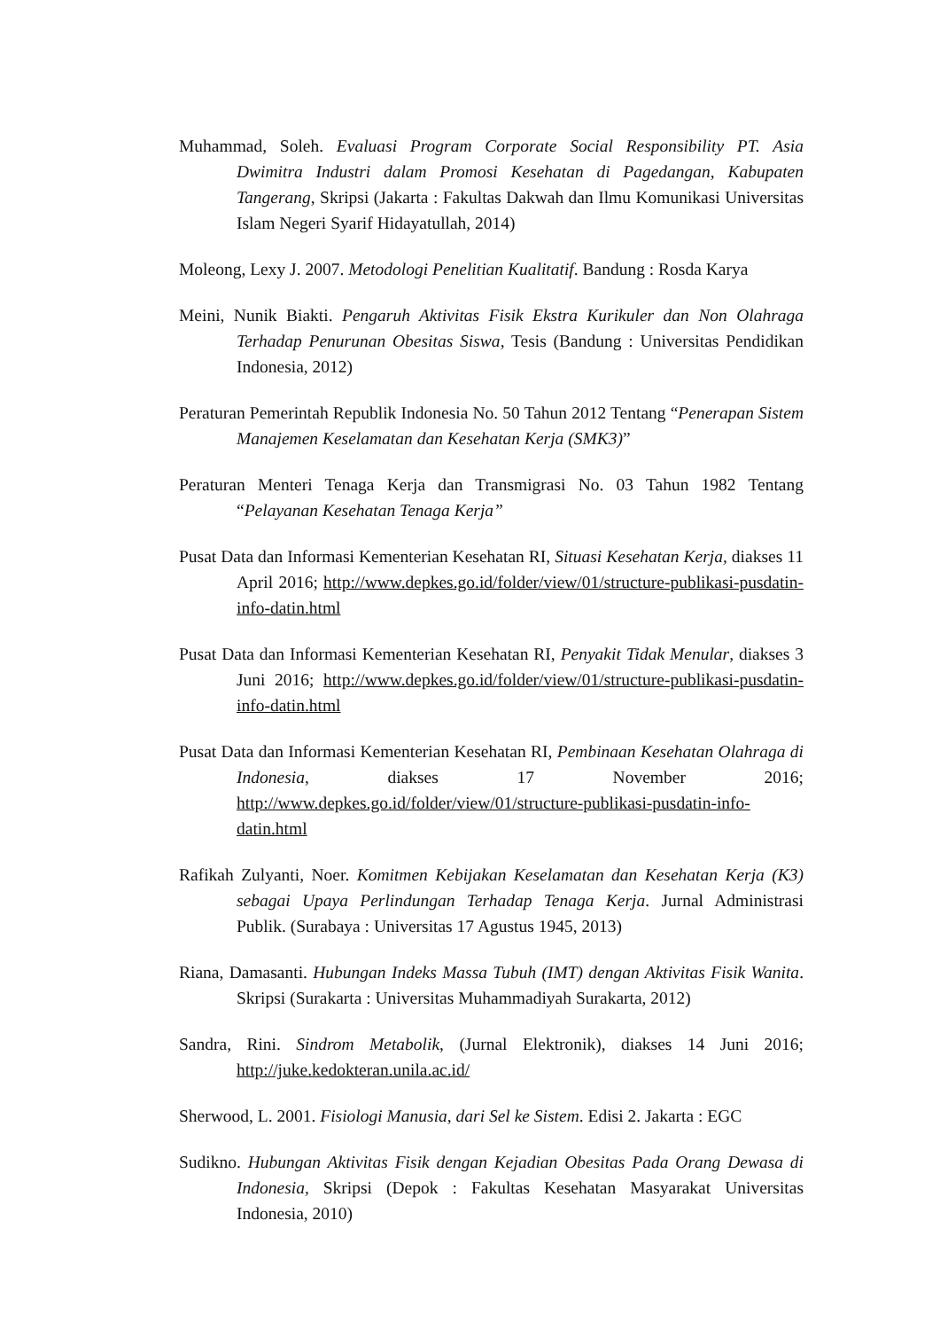Muhammad, Soleh. Evaluasi Program Corporate Social Responsibility PT. Asia Dwimitra Industri dalam Promosi Kesehatan di Pagedangan, Kabupaten Tangerang, Skripsi (Jakarta : Fakultas Dakwah dan Ilmu Komunikasi Universitas Islam Negeri Syarif Hidayatullah, 2014)
Moleong, Lexy J. 2007. Metodologi Penelitian Kualitatif. Bandung : Rosda Karya
Meini, Nunik Biakti. Pengaruh Aktivitas Fisik Ekstra Kurikuler dan Non Olahraga Terhadap Penurunan Obesitas Siswa, Tesis (Bandung : Universitas Pendidikan Indonesia, 2012)
Peraturan Pemerintah Republik Indonesia No. 50 Tahun 2012 Tentang “Penerapan Sistem Manajemen Keselamatan dan Kesehatan Kerja (SMK3)”
Peraturan Menteri Tenaga Kerja dan Transmigrasi No. 03 Tahun 1982 Tentang “Pelayanan Kesehatan Tenaga Kerja”
Pusat Data dan Informasi Kementerian Kesehatan RI, Situasi Kesehatan Kerja, diakses 11 April 2016; http://www.depkes.go.id/folder/view/01/structure-publikasi-pusdatin-info-datin.html
Pusat Data dan Informasi Kementerian Kesehatan RI, Penyakit Tidak Menular, diakses 3 Juni 2016; http://www.depkes.go.id/folder/view/01/structure-publikasi-pusdatin-info-datin.html
Pusat Data dan Informasi Kementerian Kesehatan RI, Pembinaan Kesehatan Olahraga di Indonesia, diakses 17 November 2016; http://www.depkes.go.id/folder/view/01/structure-publikasi-pusdatin-info-datin.html
Rafikah Zulyanti, Noer. Komitmen Kebijakan Keselamatan dan Kesehatan Kerja (K3) sebagai Upaya Perlindungan Terhadap Tenaga Kerja. Jurnal Administrasi Publik. (Surabaya : Universitas 17 Agustus 1945, 2013)
Riana, Damasanti. Hubungan Indeks Massa Tubuh (IMT) dengan Aktivitas Fisik Wanita. Skripsi (Surakarta : Universitas Muhammadiyah Surakarta, 2012)
Sandra, Rini. Sindrom Metabolik, (Jurnal Elektronik), diakses 14 Juni 2016; http://juke.kedokteran.unila.ac.id/
Sherwood, L. 2001. Fisiologi Manusia, dari Sel ke Sistem. Edisi 2. Jakarta : EGC
Sudikno. Hubungan Aktivitas Fisik dengan Kejadian Obesitas Pada Orang Dewasa di Indonesia, Skripsi (Depok : Fakultas Kesehatan Masyarakat Universitas Indonesia, 2010)